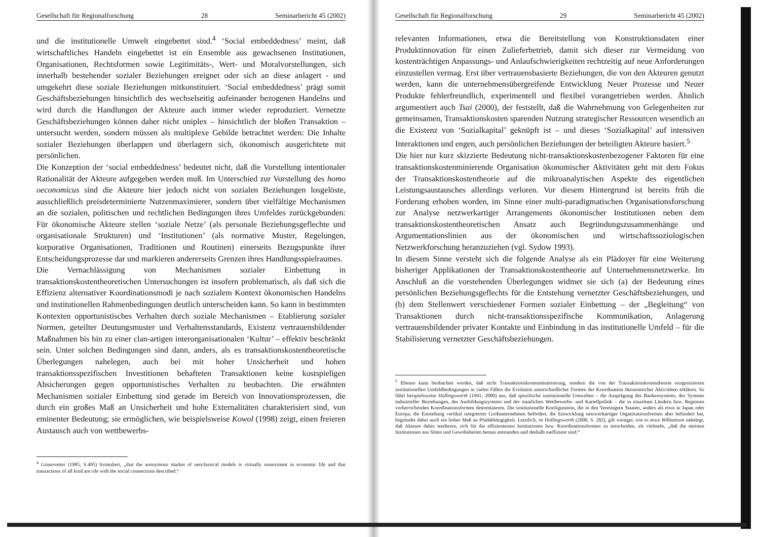Gesellschaft für Regionalforschung 28 Seminarbericht 45 (2002)
und die institutionelle Umwelt eingebettet sind.<sup>4</sup> ‘Social embeddedness’ meint, daß wirtschaftliches Handeln eingebettet ist ein Ensemble aus gewachsenen Institutionen, Organisationen, Rechtsformen sowie Legitimitäts-, Wert- und Moralvorstellungen, sich innerhalb bestehender sozialer Beziehungen ereignet oder sich an diese anlagert - und umgekehrt diese soziale Beziehungen mitkonstituiert. ‘Social embeddedness’ prägt somit Geschäftsbeziehungen hinsichtlich des wechselseitig aufeinander bezogenen Handelns und wird durch die Handlungen der Akteure auch immer wieder reproduziert. Vernetzte Geschäftsbeziehungen können daher nicht uniplex – hinsichtlich der bloßen Transaktion – untersucht werden, sondern müssen als multiplexe Gebilde betrachtet werden: Die Inhalte sozialer Beziehungen überlappen und überlagern sich, ökonomisch ausgerichtete mit persönlichen.
Die Konzeption der ‘social embeddedness’ bedeutet nicht, daß die Vorstellung intentionaler Rationalität der Akteure aufgegeben werden muß. Im Unterschied zur Vorstellung des homo oeconomicus sind die Akteure hier jedoch nicht von sozialen Beziehungen losgelöste, ausschließlich preisdeterminierte Nutzenmaximierer, sondern über vielfältige Mechanismen an die sozialen, politischen und rechtlichen Bedingungen ihres Umfeldes zurückgebunden: Für ökonomische Akteure stellen ‘soziale Netze’ (als personale Beziehungsgeflechte und organisationale Strukturen) und ‘Institutionen’ (als normative Muster, Regelungen, korporative Organisationen, Traditionen und Routinen) einerseits Bezugspunkte ihrer Entscheidungsprozesse dar und markieren andererseits Grenzen ihres Handlungsspielraumes.
Die Vernachlässigung von Mechanismen sozialer Einbettung in transaktionskostentheoretischen Untersuchungen ist insofern problematisch, als daß sich die Effizienz alternativer Koordinationsmodi je nach sozialem Kontext ökonomischen Handelns und institutionellen Rahmenbedingungen deutlich unterscheiden kann. So kann in bestimmten Kontexten opportunistisches Verhalten durch soziale Mechanismen – Etablierung sozialer Normen, geteilter Deutungsmuster und Verhaltensstandards, Existenz vertrauensbildender Maßnahmen bis hin zu einer clan-artigen interorganisationalen ‘Kultur’ – effektiv beschränkt sein. Unter solchen Bedingungen sind dann, anders, als es transaktionskostentheoretische Überlegungen nahelegen, auch bei mit hoher Unsicherheit und hohen transaktionsspezifischen Investitionen behafteten Transaktionen keine kostspieligen Absicherungen gegen opportunistisches Verhalten zu beobachten. Die erwähnten Mechanismen sozialer Einbettung sind gerade im Bereich von Innovationsprozessen, die durch ein großes Maß an Unsicherheit und hohe Externalitäten charakterisiert sind, von eminenter Bedeutung; sie ermöglichen, wie beispielsweise Kowol (1998) zeigt, einen freieren Austausch auch von wettbewerbs-
<sup>4</sup> Granovetter (1985, S.495) formuliert, „that the anonymous market of neoclassical models is virtually nonexistent in economic life and that transactions of all kind are rife with the social connections described.“
Gesellschaft für Regionalforschung 29 Seminarbericht 45 (2002)
relevanten Informationen, etwa die Bereitstellung von Konstruktionsdaten einer Produktinnovation für einen Zulieferbetrieb, damit sich dieser zur Vermeidung von kostenträchtigen Anpassungs- und Anlaufschwierigkeiten rechtzeitig auf neue Anforderungen einzustellen vermag. Erst über vertrauensbasierte Beziehungen, die von den Akteuren genutzt werden, kann die unternehmensübergreifende Entwicklung Neuer Prozesse und Neuer Produkte fehlerfreundlich, experimentell und flexibel vorangetrieben werden. Ähnlich argumentiert auch Tsai (2000), der feststellt, daß die Wahrnehmung von Gelegenheiten zur gemeinsamen, Transaktionskosten sparenden Nutzung strategischer Ressourcen wesentlich an die Existenz von ‘Sozialkapital’ geknüpft ist – und dieses ‘Sozialkapital’ auf intensiven Interaktionen und engen, auch persönlichen Beziehungen der beteiligten Akteure basiert.<sup>5</sup>
Die hier nur kurz skizzierte Bedeutung nicht-transaktionskostenbezogener Faktoren für eine transaktionskostenminierende Organisation ökonomischer Aktivitäten geht mit dem Fokus der Transaktionskostentheorie auf die mikroanalytischen Aspekte des eigentlichen Leistungsaustausches allerdings verloren. Vor diesem Hintergrund ist bereits früh die Forderung erhoben worden, im Sinne einer multi-paradigmatischen Organisationsforschung zur Analyse netzwerkartiger Arrangements ökonomischer Institutionen neben dem transaktionskostentheoretischen Ansatz auch Begründungszusammenhänge und Argumentationslinien aus der ökonomischen und wirtschaftssoziologischen Netzwerkforschung heranzuziehen (vgl. Sydow 1993).
In diesem Sinne versteht sich die folgende Analyse als ein Plädoyer für eine Weiterung bisheriger Applikationen der Transaktionskostentheorie auf Unternehmensnetzwerke. Im Anschluß an die vorstehenden Überlegungen widmet sie sich (a) der Bedeutung eines persönlichen Beziehungsgeflechts für die Entstehung vernetzter Geschäftsbeziehungen, und (b) dem Stellenwert verschiedener Formen sozialer Einbettung – der „Begleitung“ von Transaktionen durch nicht-transaktionsspezifische Kommunikation, Anlagerung vertrauensbildender privater Kontakte und Einbindung in das institutionelle Umfeld – für die Stabilisierung vernetzter Geschäftsbeziehungen.
<sup>5</sup> Ebenso kann beobachtet werden, daß nicht Transaktionskostenminimierung, sondern die von der Transaktionskostentheorie exogenisierten institutionellen Umfeldbedingungen in vielen Fällen die Evolution unterschiedlicher Formen der Koordination ökonomischer Aktivitäten erklären. So führt beispielsweise Hollingsworth (1991; 2000) aus, daß spezifische institutionelle Umwelten – die Ausprägung des Bankensystems, des Systems industrieller Beziehungen, des Ausbildungssystems und der staatlichen Wettbewerbs- und Kartellpolitik – die in einzelnen Ländern bzw. Regionen vorherrschenden Koordinationsformen determinieren. Die institutionelle Konfiguration, die in den Vereinigten Staaten, anders als etwa in Japan oder Europa, die Entstehung vertikal integrierter Großunternehmen befördert, die Entwicklung netzwerkartiger Organisationsformen aber behindert hat, begründet dabei auch ein hohes Maß an Pfadabhängigkeit. Letztlich, so Hollingsworth (2000, S. 282), gilt weniger, wie es etwa Williamson nahelegt, daß Akteure dahin tendieren, sich für die effizientesten Institutionen bzw. Koordinationsformen zu entscheiden, als vielmehr, „daß die meisten Institutionen aus Sitten und Gewohnheiten heraus entstanden und deshalb ineffizient sind.“